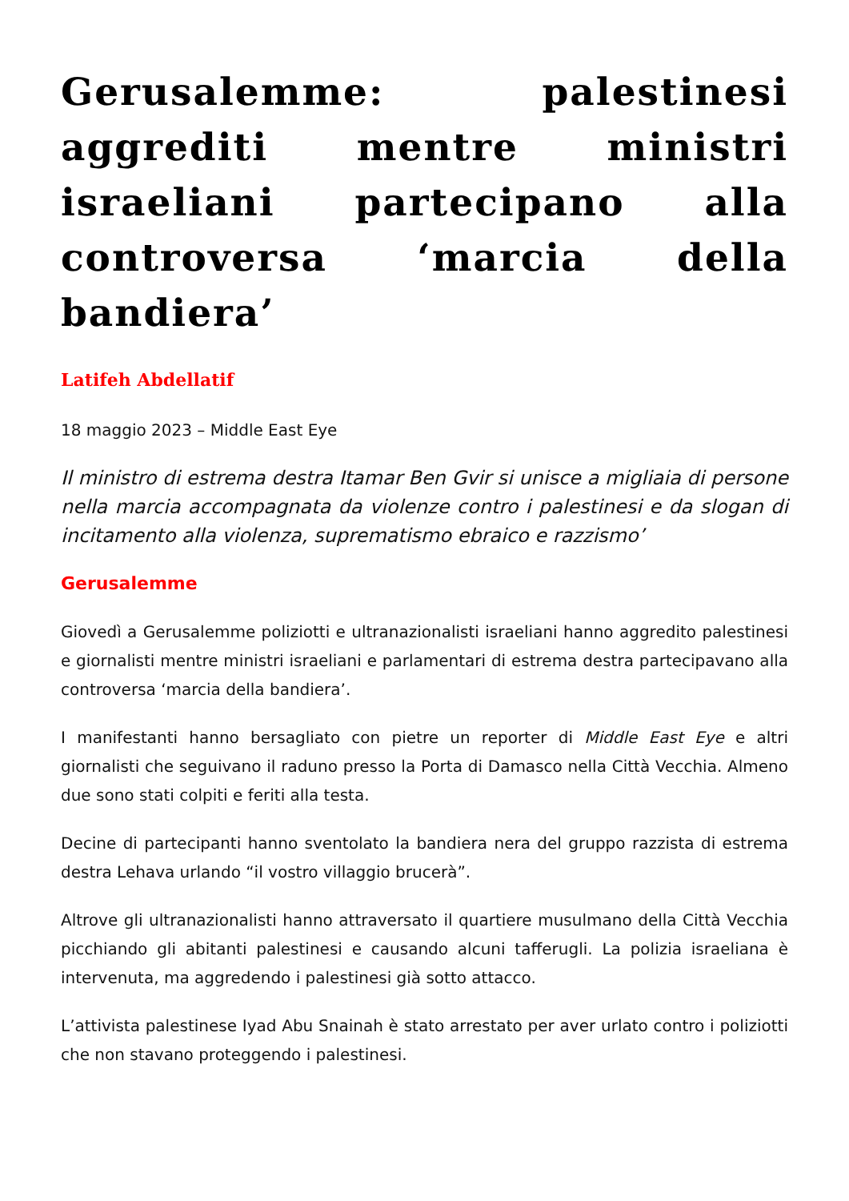Gerusalemme: palestinesi aggrediti mentre ministri israeliani partecipano alla controversa ‘marcia della bandiera’
Latifeh Abdellatif
18 maggio 2023 – Middle East Eye
Il ministro di estrema destra Itamar Ben Gvir si unisce a migliaia di persone nella marcia accompagnata da violenze contro i palestinesi e da slogan di incitamento alla violenza, suprematismo ebraico e razzismo’
Gerusalemme
Giovedì a Gerusalemme poliziotti e ultranazionalisti israeliani hanno aggredito palestinesi e giornalisti mentre ministri israeliani e parlamentari di estrema destra partecipavano alla controversa ‘marcia della bandiera’.
I manifestanti hanno bersagliato con pietre un reporter di Middle East Eye e altri giornalisti che seguivano il raduno presso la Porta di Damasco nella Città Vecchia. Almeno due sono stati colpiti e feriti alla testa.
Decine di partecipanti hanno sventolato la bandiera nera del gruppo razzista di estrema destra Lehava urlando “il vostro villaggio brucerà”.
Altrove gli ultranazionalisti hanno attraversato il quartiere musulmano della Città Vecchia picchiando gli abitanti palestinesi e causando alcuni tafferugli. La polizia israeliana è intervenuta, ma aggredendo i palestinesi già sotto attacco.
L’attivista palestinese Iyad Abu Snainah è stato arrestato per aver urlato contro i poliziotti che non stavano proteggendo i palestinesi.